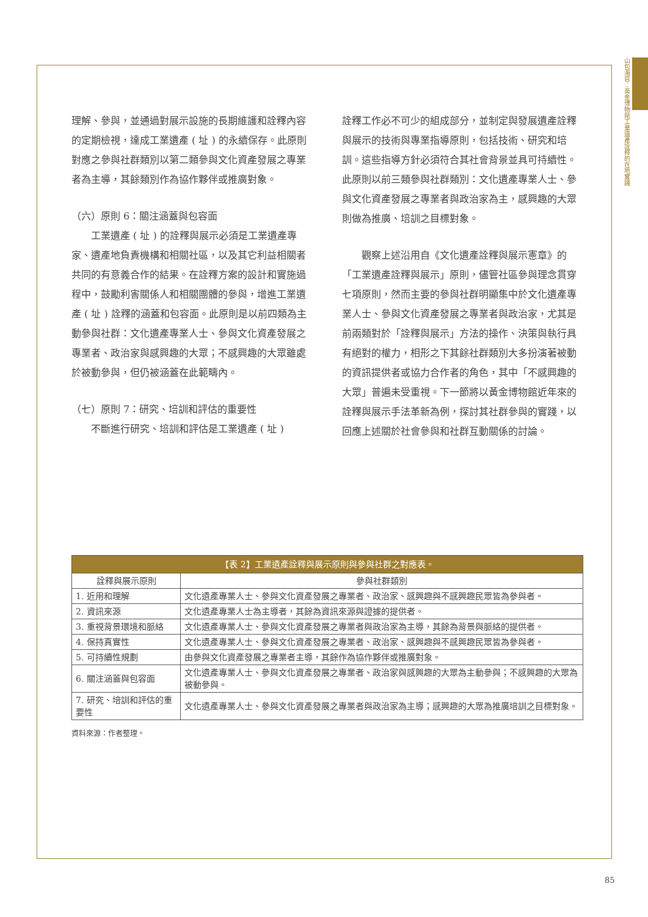山包海容：黃金博物館工業遺產詮釋的在地實踐
理解、參與，並通過對展示設施的長期維護和詮釋內容的定期檢視，達成工業遺產 ( 址 ) 的永續保存。此原則對應之參與社群類別以第二類參與文化資產發展之專業者為主導，其餘類別作為協作夥伴或推廣對象。
（六）原則 6：關注涵蓋與包容面
工業遺產 ( 址 ) 的詮釋與展示必須是工業遺產專家、遺產地負責機構和相關社區，以及其它利益相關者共同的有意義合作的結果。在詮釋方案的設計和實施過程中，鼓勵利害關係人和相關團體的參與，增進工業遺產 ( 址 ) 詮釋的涵蓋和包容面。此原則是以前四類為主動參與社群：文化遺產專業人士、參與文化資產發展之專業者、政治家與感興趣的大眾；不感興趣的大眾雖處於被動參與，但仍被涵蓋在此範疇內。
（七）原則 7：研究、培訓和評估的重要性
不斷進行研究、培訓和評估是工業遺產 ( 址 )
詮釋工作必不可少的組成部分，並制定與發展遺產詮釋與展示的技術與專業指導原則，包括技術、研究和培訓。這些指導方針必須符合其社會背景並具可持續性。此原則以前三類參與社群類別：文化遺產專業人士、參與文化資產發展之專業者與政治家為主，感興趣的大眾則做為推廣、培訓之目標對象。
觀察上述沿用自《文化遺產詮釋與展示憲章》的「工業遺產詮釋與展示」原則，儘管社區參與理念貫穿七項原則，然而主要的參與社群明顯集中於文化遺產專業人士、參與文化資產發展之專業者與政治家，尤其是前兩類對於「詮釋與展示」方法的操作、決策與執行具有絕對的權力，相形之下其餘社群類別大多扮演著被動的資訊提供者或協力合作者的角色，其中「不感興趣的大眾」普遍未受重視。下一節將以黃金博物館近年來的詮釋與展示手法革新為例，探討其社群參與的實踐，以回應上述關於社會參與和社群互動關係的討論。
| 【表 2】工業遺產詮釋與展示原則與參與社群之對應表。 | |
| 詮釋與展示原則 | 參與社群類別 |
| 1. 近用和理解 | 文化遺產專業人士、參與文化資產發展之專業者、政治家、感興趣與不感興趣民眾皆為參與者。 |
| 2. 資訊來源 | 文化遺產專業人士為主導者，其餘為資訊來源與證據的提供者。 |
| 3. 重視背景環境和脈絡 | 文化遺產專業人士、參與文化資產發展之專業者與政治家為主導，其餘為背景與脈絡的提供者。 |
| 4. 保持真實性 | 文化遺產專業人士、參與文化資產發展之專業者、政治家、感興趣與不感興趣民眾皆為參與者。 |
| 5. 可持續性規劃 | 由參與文化資產發展之專業者主導，其餘作為協作夥伴或推廣對象。 |
| 6. 關注涵蓋與包容面 | 文化遺產專業人士、參與文化資產發展之專業者、政治家與感興趣的大眾為主動參與；不感興趣的大眾為被動參與。 |
| 7. 研究、培訓和評估的重要性 | 文化遺產專業人士、參與文化資產發展之專業者與政治家為主導；感興趣的大眾為推廣培訓之目標對象。 |
資料來源：作者整理。
85